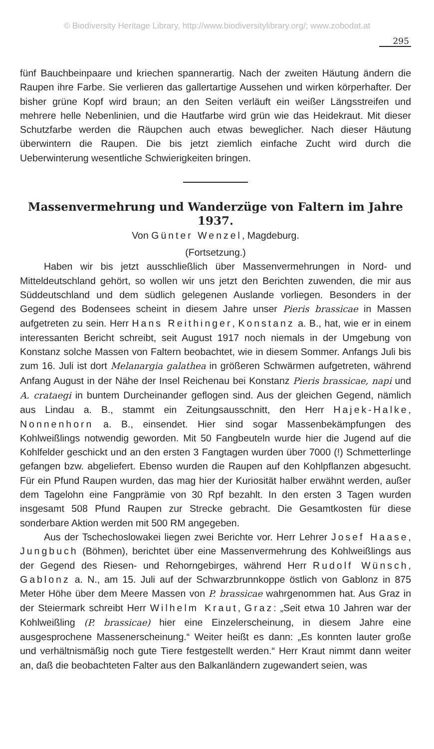© Biodiversity Heritage Library, http://www.biodiversitylibrary.org/; www.zobodat.at
295
fünf Bauchbeinpaare und kriechen spannerartig. Nach der zweiten Häutung ändern die Raupen ihre Farbe. Sie verlieren das gallertartige Aussehen und wirken körperhafter. Der bisher grüne Kopf wird braun; an den Seiten verläuft ein weißer Längsstreifen und mehrere helle Nebenlinien, und die Hautfarbe wird grün wie das Heidekraut. Mit dieser Schutzfarbe werden die Räupchen auch etwas beweglicher. Nach dieser Häutung überwintern die Raupen. Die bis jetzt ziemlich einfache Zucht wird durch die Ueberwinterung wesentliche Schwierigkeiten bringen.
Massenvermehrung und Wanderzüge von Faltern im Jahre 1937.
Von Günter Wenzel, Magdeburg.
(Fortsetzung.)
Haben wir bis jetzt ausschließlich über Massenvermehrungen in Nord- und Mitteldeutschland gehört, so wollen wir uns jetzt den Berichten zuwenden, die mir aus Süddeutschland und dem südlich gelegenen Auslande vorliegen. Besonders in der Gegend des Bodensees scheint in diesem Jahre unser Pieris brassicae in Massen aufgetreten zu sein. Herr Hans Reithinger, Konstanz a. B., hat, wie er in einem interessanten Bericht schreibt, seit August 1917 noch niemals in der Umgebung von Konstanz solche Massen von Faltern beobachtet, wie in diesem Sommer. Anfangs Juli bis zum 16. Juli ist dort Melanargia galathea in größeren Schwärmen aufgetreten, während Anfang August in der Nähe der Insel Reichenau bei Konstanz Pieris brassicae, napi und A. crataegi in buntem Durcheinander geflogen sind. Aus der gleichen Gegend, nämlich aus Lindau a. B., stammt ein Zeitungsausschnitt, den Herr Hajek-Halke, Nonnenhorn a. B., einsendet. Hier sind sogar Massenbekämpfungen des Kohlweißlings notwendig geworden. Mit 50 Fangbeuteln wurde hier die Jugend auf die Kohlfelder geschickt und an den ersten 3 Fangtagen wurden über 7000 (!) Schmetterlinge gefangen bzw. abgeliefert. Ebenso wurden die Raupen auf den Kohlpflanzen abgesucht. Für ein Pfund Raupen wurden, das mag hier der Kuriosität halber erwähnt werden, außer dem Tagelohn eine Fangprämie von 30 Rpf bezahlt. In den ersten 3 Tagen wurden insgesamt 508 Pfund Raupen zur Strecke gebracht. Die Gesamtkosten für diese sonderbare Aktion werden mit 500 RM angegeben.
Aus der Tschechoslowakei liegen zwei Berichte vor. Herr Lehrer Josef Haase, Jungbuch (Böhmen), berichtet über eine Massenvermehrung des Kohlweißlings aus der Gegend des Riesen- und Rehorngebirges, während Herr Rudolf Wünsch, Gablonz a. N., am 15. Juli auf der Schwarzbrunnkoppe östlich von Gablonz in 875 Meter Höhe über dem Meere Massen von P. brassicae wahrgenommen hat. Aus Graz in der Steiermark schreibt Herr Wilhelm Kraut, Graz: „Seit etwa 10 Jahren war der Kohlweißling (P. brassicae) hier eine Einzelerscheinung, in diesem Jahre eine ausgesprochene Massenerscheinung.“ Weiter heißt es dann: „Es konnten lauter große und verhältnismäßig noch gute Tiere festgestellt werden.“ Herr Kraut nimmt dann weiter an, daß die beobachteten Falter aus den Balkanländern zugewandert seien, was